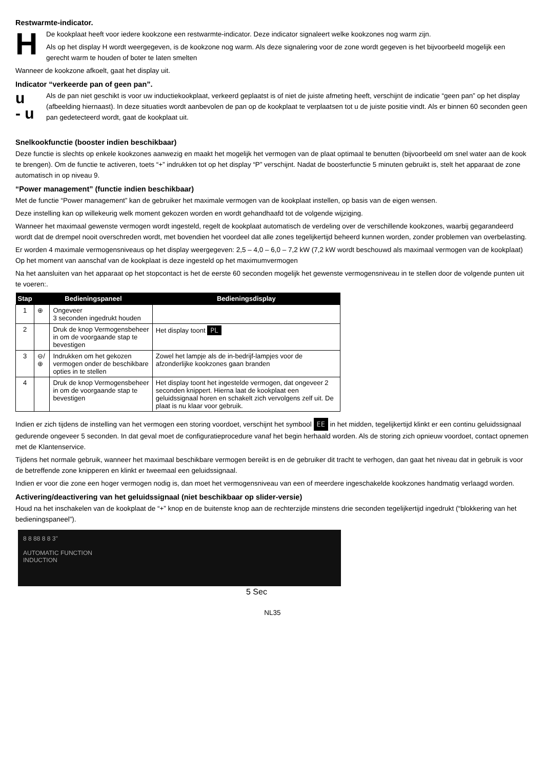Restwarmte-indicator.
H
De kookplaat heeft voor iedere kookzone een restwarmte-indicator. Deze indicator signaleert welke kookzones nog warm zijn.
Als op het display H wordt weergegeven, is de kookzone nog warm. Als deze signalering voor de zone wordt gegeven is het bijvoorbeeld mogelijk een gerecht warm te houden of boter te laten smelten
Wanneer de kookzone afkoelt, gaat het display uit.
Indicator “verkeerde pan of geen pan”.
u
- u
Als de pan niet geschikt is voor uw inductiekookplaat, verkeerd geplaatst is of niet de juiste afmeting heeft, verschijnt de indicatie “geen pan” op het display (afbeelding hiernaast). In deze situaties wordt aanbevolen de pan op de kookplaat te verplaatsen tot u de juiste positie vindt. Als er binnen 60 seconden geen pan gedetecteerd wordt, gaat de kookplaat uit.
Snelkookfunctie (booster indien beschikbaar)
Deze functie is slechts op enkele kookzones aanwezig en maakt het mogelijk het vermogen van de plaat optimaal te benutten (bijvoorbeeld om snel water aan de kook te brengen). Om de functie te activeren, toets “+” indrukken tot op het display “P” verschijnt. Nadat de boosterfunctie 5 minuten gebruikt is, stelt het apparaat de zone automatisch in op niveau 9.
“Power management” (functie indien beschikbaar)
Met de functie “Power management” kan de gebruiker het maximale vermogen van de kookplaat instellen, op basis van de eigen wensen.
Deze instelling kan op willekeurig welk moment gekozen worden en wordt gehandhaafd tot de volgende wijziging.
Wanneer het maximaal gewenste vermogen wordt ingesteld, regelt de kookplaat automatisch de verdeling over de verschillende kookzones, waarbij gegarandeerd wordt dat de drempel nooit overschreden wordt, met bovendien het voordeel dat alle zones tegelijkertijd beheerd kunnen worden, zonder problemen van overbelasting.
Er worden 4 maximale vermogensniveaus op het display weergegeven: 2,5 – 4,0 – 6,0 – 7,2 kW (7,2 kW wordt beschouwd als maximaal vermogen van de kookplaat) Op het moment van aanschaf van de kookplaat is deze ingesteld op het maximumvermogen
Na het aansluiten van het apparaat op het stopcontact is het de eerste 60 seconden mogelijk het gewenste vermogensniveau in te stellen door de volgende punten uit te voeren:.
| Stap | Bedieningspaneel | | Bedieningsdisplay |
| --- | --- | --- | --- |
| 1 | ⊕ | Ongeveer 3 seconden ingedrukt houden | |
| 2 | | Druk de knop Vermogensbeheer in om de voorgaande stap te bevestigen | Het display toont PL |
| 3 | ⊖/⊕ | Indrukken om het gekozen vermogen onder de beschikbare opties in te stellen | Zowel het lampje als de in-bedrijf-lampjes voor de afzonderlijke kookzones gaan branden |
| 4 | | Druk de knop Vermogensbeheer in om de voorgaande stap te bevestigen | Het display toont het ingestelde vermogen, dat ongeveer 2 seconden knippert. Hierna laat de kookplaat een geluidssignaal horen en schakelt zich vervolgens zelf uit. De plaat is nu klaar voor gebruik. |
Indien er zich tijdens de instelling van het vermogen een storing voordoet, verschijnt het symbool EE in het midden, tegelijkertijd klinkt er een continu geluidssignaal gedurende ongeveer 5 seconden. In dat geval moet de configuratieprocedure vanaf het begin herhaald worden. Als de storing zich opnieuw voordoet, contact opnemen met de Klantenservice.
Tijdens het normale gebruik, wanneer het maximaal beschikbare vermogen bereikt is en de gebruiker dit tracht te verhogen, dan gaat het niveau dat in gebruik is voor de betreffende zone knipperen en klinkt er tweemaal een geluidssignaal.
Indien er voor die zone een hoger vermogen nodig is, dan moet het vermogensniveau van een of meerdere ingeschakelde kookzones handmatig verlaagd worden.
Activering/deactivering van het geluidssignaal (niet beschikbaar op slider-versie)
Houd na het inschakelen van de kookplaat de “+” knop en de buitenste knop aan de rechterzijde minstens drie seconden tegelijkertijd ingedrukt (“blokkering van het bedieningspaneel”).
8 8 88 8 8 3"
AUTOMATIC FUNCTION
INDUCTION
5 Sec
NL35